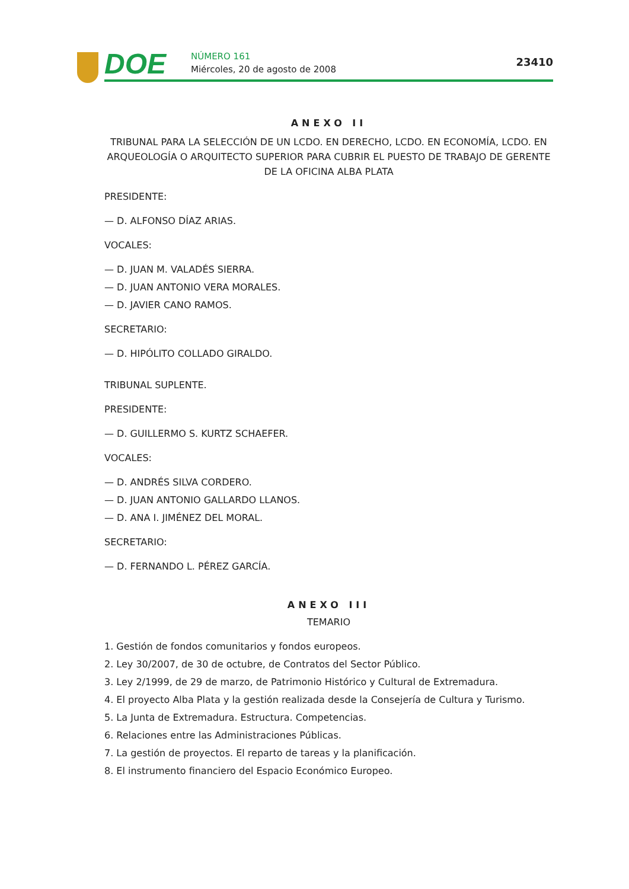DOE NÚMERO 161
Miércoles, 20 de agosto de 2008
23410
ANEXO II
TRIBUNAL PARA LA SELECCIÓN DE UN LCDO. EN DERECHO, LCDO. EN ECONOMÍA, LCDO. EN ARQUEOLOGÍA O ARQUITECTO SUPERIOR PARA CUBRIR EL PUESTO DE TRABAJO DE GERENTE DE LA OFICINA ALBA PLATA
PRESIDENTE:
— D. ALFONSO DÍAZ ARIAS.
VOCALES:
— D. JUAN M. VALADÉS SIERRA.
— D. JUAN ANTONIO VERA MORALES.
— D. JAVIER CANO RAMOS.
SECRETARIO:
— D. HIPÓLITO COLLADO GIRALDO.
TRIBUNAL SUPLENTE.
PRESIDENTE:
— D. GUILLERMO S. KURTZ SCHAEFER.
VOCALES:
— D. ANDRÉS SILVA CORDERO.
— D. JUAN ANTONIO GALLARDO LLANOS.
— D. ANA I. JIMÉNEZ DEL MORAL.
SECRETARIO:
— D. FERNANDO L. PÉREZ GARCÍA.
ANEXO III
TEMARIO
1. Gestión de fondos comunitarios y fondos europeos.
2. Ley 30/2007, de 30 de octubre, de Contratos del Sector Público.
3. Ley 2/1999, de 29 de marzo, de Patrimonio Histórico y Cultural de Extremadura.
4. El proyecto Alba Plata y la gestión realizada desde la Consejería de Cultura y Turismo.
5. La Junta de Extremadura. Estructura. Competencias.
6. Relaciones entre las Administraciones Públicas.
7. La gestión de proyectos. El reparto de tareas y la planificación.
8. El instrumento financiero del Espacio Económico Europeo.